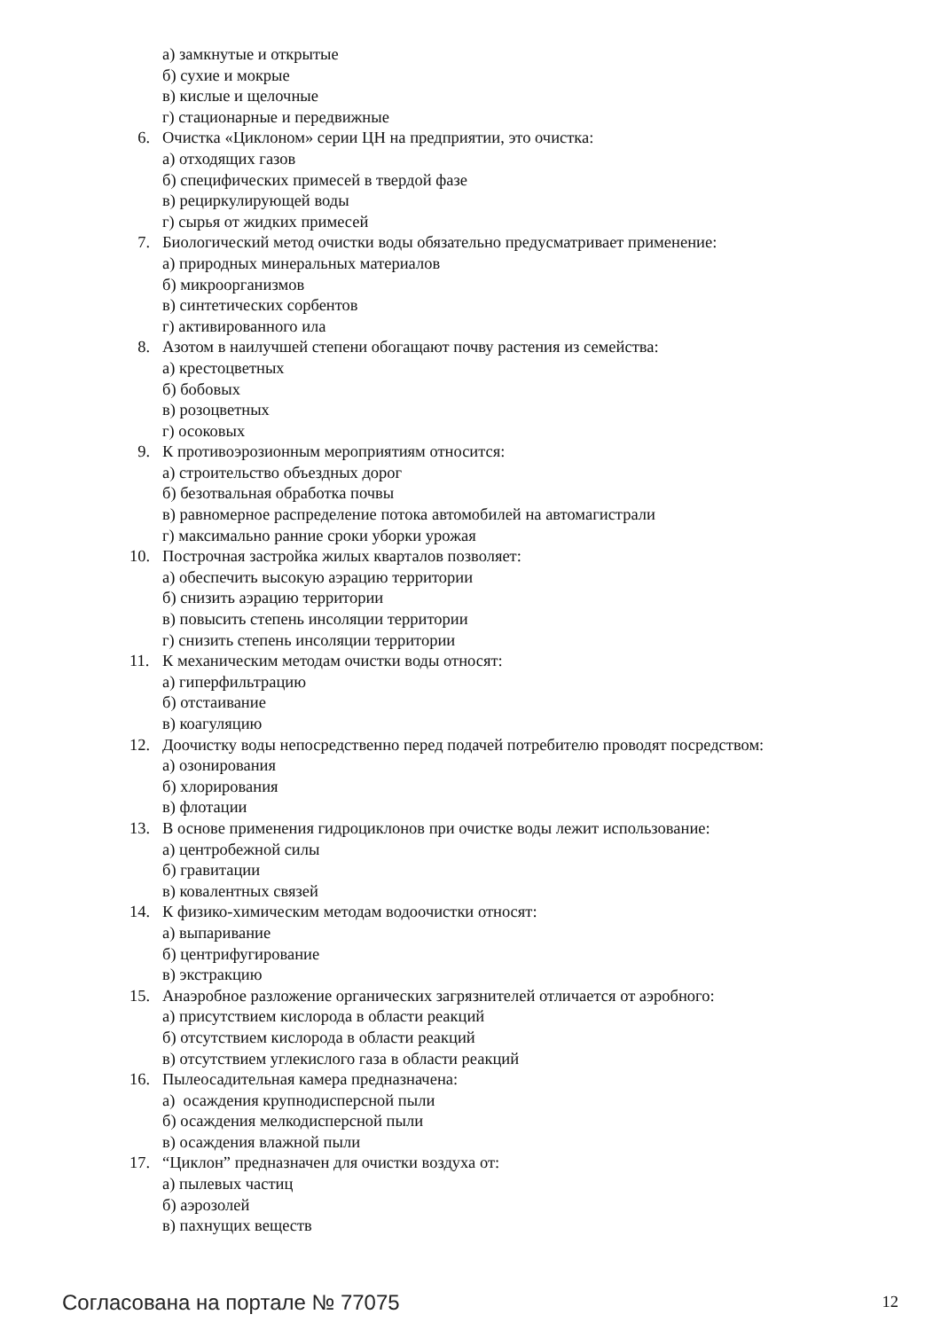а) замкнутые и открытые
б) сухие и мокрые
в) кислые и щелочные
г) стационарные и передвижные
6. Очистка «Циклоном» серии ЦН на предприятии, это очистка:
а) отходящих газов
б) специфических примесей в твердой фазе
в) рециркулирующей воды
г) сырья от жидких примесей
7. Биологический метод очистки воды обязательно предусматривает применение:
а) природных минеральных материалов
б) микроорганизмов
в) синтетических сорбентов
г) активированного ила
8. Азотом в наилучшей степени обогащают почву растения из семейства:
а) крестоцветных
б) бобовых
в) розоцветных
г) осоковых
9. К противоэрозионным мероприятиям относится:
а) строительство объездных дорог
б) безотвальная обработка почвы
в) равномерное распределение потока автомобилей на автомагистрали
г) максимально ранние сроки уборки урожая
10. Построчная застройка жилых кварталов позволяет:
а) обеспечить высокую аэрацию территории
б) снизить аэрацию территории
в) повысить степень инсоляции территории
г) снизить степень инсоляции территории
11. К механическим методам очистки воды относят:
а) гиперфильтрацию
б) отстаивание
в) коагуляцию
12. Доочистку воды непосредственно перед подачей потребителю проводят посредством:
а) озонирования
б) хлорирования
в) флотации
13. В основе применения гидроциклонов при очистке воды лежит использование:
а) центробежной силы
б) гравитации
в) ковалентных связей
14. К физико-химическим методам водоочистки относят:
а) выпаривание
б) центрифугирование
в) экстракцию
15. Анаэробное разложение органических загрязнителей отличается от аэробного:
а) присутствием кислорода в области реакций
б) отсутствием кислорода в области реакций
в) отсутствием углекислого газа в области реакций
16. Пылеосадительная камера предназначена:
а) осаждения крупнодисперсной пыли
б) осаждения мелкодисперсной пыли
в) осаждения влажной пыли
17. “Циклон” предназначен для очистки воздуха от:
а) пылевых частиц
б) аэрозолей
в) пахнущих веществ
Согласована на портале № 77075
12